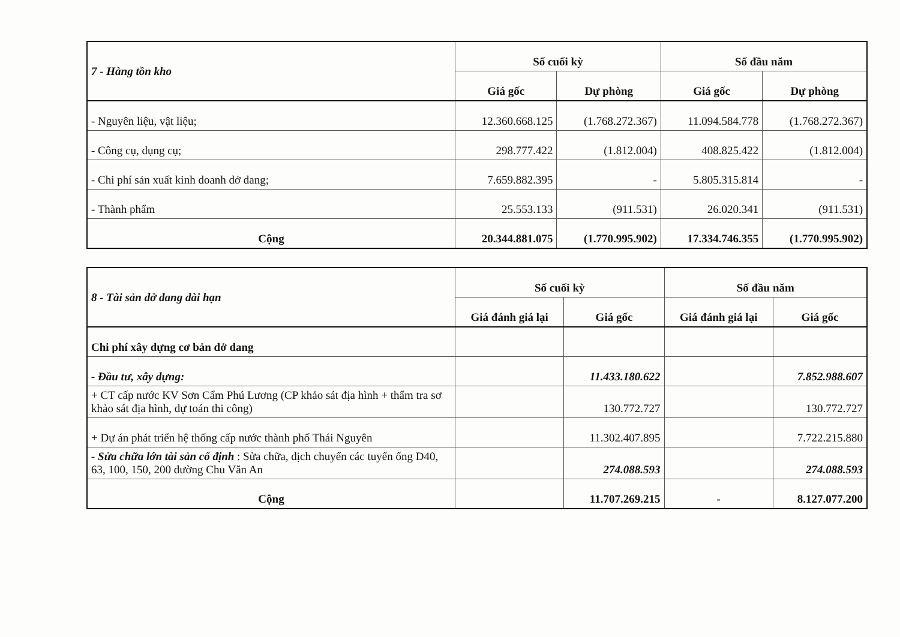| 7 - Hàng tồn kho | Số cuối kỳ | | Số đầu năm | |
| | Giá gốc | Dự phòng | Giá gốc | Dự phòng |
| - Nguyên liệu, vật liệu; | 12.360.668.125 | (1.768.272.367) | 11.094.584.778 | (1.768.272.367) |
| - Công cụ, dụng cụ; | 298.777.422 | (1.812.004) | 408.825.422 | (1.812.004) |
| - Chi phí sản xuất kinh doanh dở dang; | 7.659.882.395 | - | 5.805.315.814 | - |
| - Thành phẩm | 25.553.133 | (911.531) | 26.020.341 | (911.531) |
| Cộng | 20.344.881.075 | (1.770.995.902) | 17.334.746.355 | (1.770.995.902) |
| 8 - Tài sản dở dang dài hạn | Số cuối kỳ | | Số đầu năm | |
| | Giá đánh giá lại | Giá gốc | Giá đánh giá lại | Giá gốc |
| Chi phí xây dựng cơ bản dở dang | | | | |
| - Đầu tư, xây dựng: | | 11.433.180.622 | | 7.852.988.607 |
| + CT cấp nước KV Sơn Cẩm Phú Lương (CP khảo sát địa hình + thẩm tra sơ khảo sát địa hình, dự toán thi công) | | 130.772.727 | | 130.772.727 |
| + Dự án phát triển hệ thống cấp nước thành phố Thái Nguyên | | 11.302.407.895 | | 7.722.215.880 |
| - Sửa chữa lớn tài sản cố định : Sửa chữa, dịch chuyển các tuyến ống D40, 63, 100, 150, 200 đường Chu Văn An | | 274.088.593 | | 274.088.593 |
| Cộng | | 11.707.269.215 | - | 8.127.077.200 |